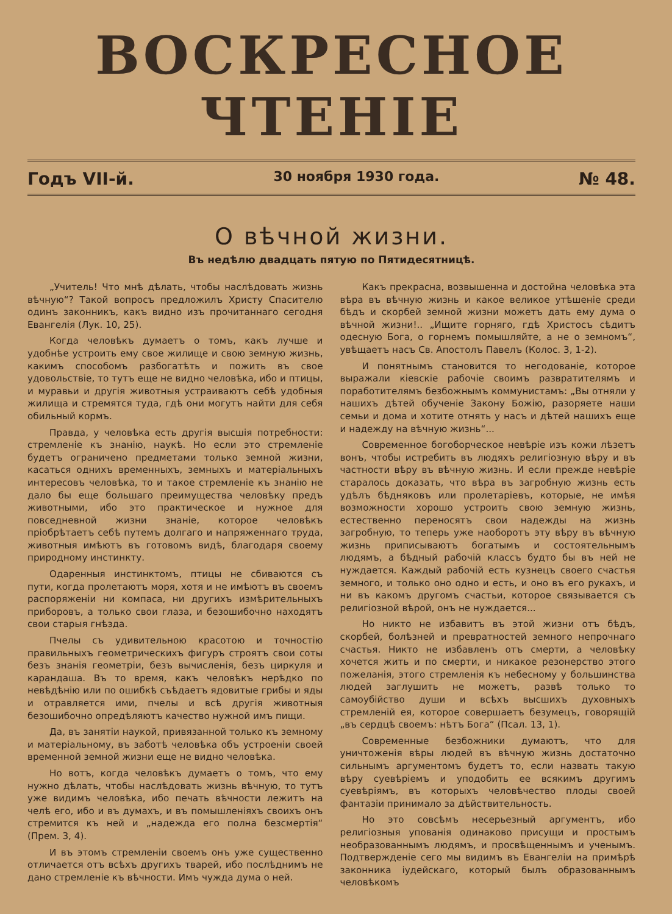ВОСКРЕСНОЕ ЧТЕНІЕ
Годъ VII-й. 30 ноября 1930 года. № 48.
О вѣчной жизни.
Въ недѣлю двадцать пятую по Пятидесятницѣ.
„Учитель! Что мнѣ дѣлать, чтобы наслѣдовать жизнь вѣчную“? Такой вопросъ предложилъ Христу Спасителю одинъ законникъ, какъ видно изъ прочитаннаго сегодня Евангелія (Лук. 10, 25).
Когда человѣкъ думаетъ о томъ, какъ лучше и удобнѣе устроить ему свое жилище и свою земную жизнь, какимъ способомъ разбогатѣть и пожить въ свое удовольствіе, то тутъ еще не видно человѣка, ибо и птицы, и муравьи и другія животныя устраиваютъ себѣ удобныя жилища и стремятся туда, гдѣ они могутъ найти для себя обильный кормъ.
Правда, у человѣка есть другія высшія потребности: стремленіе къ знанію, наукѣ. Но если это стремленіе будетъ ограничено предметами только земной жизни, касаться однихъ временныхъ, земныхъ и матеріальныхъ интересовъ человѣка, то и такое стремленіе къ знанію не дало бы еще большаго преимущества человѣку предъ животными, ибо это практическое и нужное для повседневной жизни знаніе, которое человѣкъ пріобрѣтаетъ себѣ путемъ долгаго и напряженнаго труда, животныя имѣютъ въ готовомъ видѣ, благодаря своему природному инстинкту.
Одаренныя инстинктомъ, птицы не сбиваются съ пути, когда пролетаютъ моря, хотя и не имѣютъ въ своемъ распоряженіи ни компаса, ни другихъ измѣрительныхъ приборовъ, а только свои глаза, и безошибочно находятъ свои старыя гнѣзда.
Пчелы съ удивительною красотою и точностію правильныхъ геометрическихъ фигуръ строятъ свои соты безъ знанія геометріи, безъ вычисленія, безъ циркуля и карандаша. Въ то время, какъ человѣкъ нерѣдко по невѣдѣнію или по ошибкѣ съѣдаетъ ядовитые грибы и яды и отравляется ими, пчелы и всѣ другія животныя безошибочно опредѣляютъ качество нужной имъ пищи.
Да, въ занятіи наукой, привязанной только къ земному и матеріальному, въ заботѣ человѣка объ устроеніи своей временной земной жизни еще не видно человѣка.
Но вотъ, когда человѣкъ думаетъ о томъ, что ему нужно дѣлать, чтобы наслѣдовать жизнь вѣчную, то тутъ уже видимъ человѣка, ибо печать вѣчности лежитъ на челѣ его, ибо и въ думахъ, и въ помышленіяхъ своихъ онъ стремится къ ней и „надежда его полна безсмертія“ (Прем. 3, 4).
И въ этомъ стремленіи своемъ онъ уже существенно отличается отъ всѣхъ другихъ тварей, ибо послѣднимъ не дано стремленіе къ вѣчности. Имъ чужда дума о ней.
Какъ прекрасна, возвышенна и достойна человѣка эта вѣра въ вѣчную жизнь и какое великое утѣшеніе среди бѣдъ и скорбей земной жизни можетъ дать ему дума о вѣчной жизни!.. „Ищите горняго, гдѣ Христосъ сѣдитъ одесную Бога, о горнемъ помышляйте, а не о земномъ“, увѣщаетъ насъ Св. Апостолъ Павелъ (Колос. 3, 1-2).
И понятнымъ становится то негодованіе, которое выражали кіевскіе рабочіе своимъ развратителямъ и поработителямъ безбожнымъ коммунистамъ: „Вы отняли у нашихъ дѣтей обученіе Закону Божію, разоряете наши семьи и дома и хотите отнять у насъ и дѣтей нашихъ еще и надежду на вѣчную жизнь“...
Современное богоборческое невѣріе изъ кожи лѣзетъ вонъ, чтобы истребить въ людяхъ религіозную вѣру и въ частности вѣру въ вѣчную жизнь. И если прежде невѣріе старалось доказать, что вѣра въ загробную жизнь есть удѣлъ бѣдняковъ или пролетаріевъ, которые, не имѣя возможности хорошо устроить свою земную жизнь, естественно переносятъ свои надежды на жизнь загробную, то теперь уже наоборотъ эту вѣру въ вѣчную жизнь приписываютъ богатымъ и состоятельнымъ людямъ, а бѣдный рабочій классъ будто бы въ ней не нуждается. Каждый рабочій есть кузнецъ своего счастья земного, и только оно одно и есть, и оно въ его рукахъ, и ни въ какомъ другомъ счастьи, которое связывается съ религіозной вѣрой, онъ не нуждается...
Но никто не избавитъ въ этой жизни отъ бѣдъ, скорбей, болѣзней и превратностей земного непрочнаго счастья. Никто не избавленъ отъ смерти, а человѣку хочется жить и по смерти, и никакое резонерство этого пожеланія, этого стремленія къ небесному у большинства людей заглушить не можетъ, развѣ только то самоубійство души и всѣхъ высшихъ духовныхъ стремленій ея, которое совершаетъ безумецъ, говорящій „въ сердцѣ своемъ: нѣтъ Бога“ (Псал. 13, 1).
Современные безбожники думаютъ, что для уничтоженія вѣры людей въ вѣчную жизнь достаточно сильнымъ аргументомъ будетъ то, если назвать такую вѣру суевѣріемъ и уподобить ее всякимъ другимъ суевѣріямъ, въ которыхъ человѣчество плоды своей фантазіи принимало за дѣйствительность.
Но это совсѣмъ несерьезный аргументъ, ибо религіозныя упованія одинаково присущи и простымъ необразованнымъ людямъ, и просвѣщеннымъ и ученымъ. Подтвержденіе сего мы видимъ въ Евангеліи на примѣрѣ законника іудейскаго, который былъ образованнымъ человѣкомъ